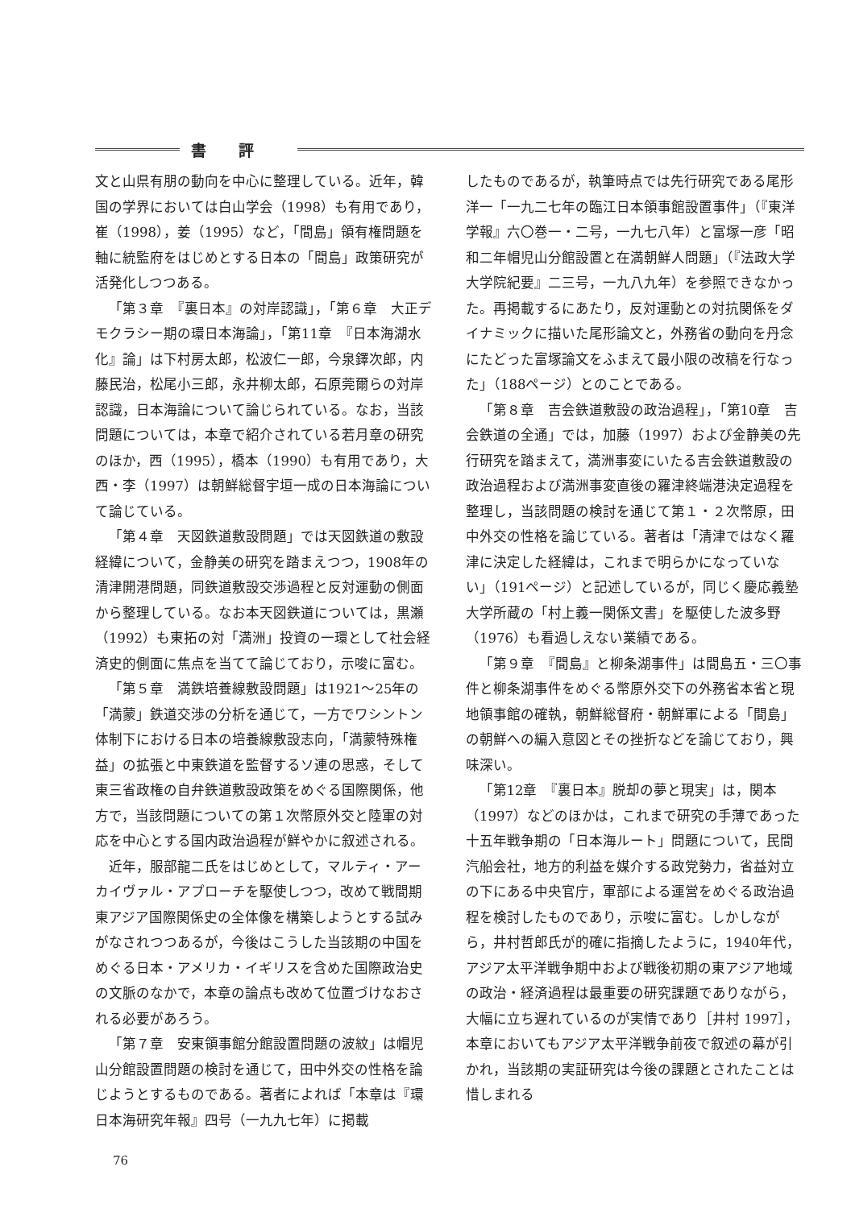書評
文と山県有朋の動向を中心に整理している。近年，韓国の学界においては白山学会（1998）も有用であり，崔（1998），姜（1995）など，「間島」領有権問題を軸に統監府をはじめとする日本の「間島」政策研究が活発化しつつある。
「第３章　『裏日本』の対岸認識」，「第６章　大正デモクラシー期の環日本海論」，「第11章　『日本海湖水化』論」は下村房太郎，松波仁一郎，今泉鐸次郎，内藤民治，松尾小三郎，永井柳太郎，石原莞爾らの対岸認識，日本海論について論じられている。なお，当該問題については，本章で紹介されている若月章の研究のほか，西（1995），橋本（1990）も有用であり，大西・李（1997）は朝鮮総督宇垣一成の日本海論について論じている。
「第４章　天図鉄道敷設問題」では天図鉄道の敷設経緯について，金静美の研究を踏まえつつ，1908年の清津開港問題，同鉄道敷設交渉過程と反対運動の側面から整理している。なお本天図鉄道については，黒瀬（1992）も東拓の対「満洲」投資の一環として社会経済史的側面に焦点を当てて論じており，示唆に富む。
「第５章　満鉄培養線敷設問題」は1921〜25年の「満蒙」鉄道交渉の分析を通じて，一方でワシントン体制下における日本の培養線敷設志向，「満蒙特殊権益」の拡張と中東鉄道を監督するソ連の思惑，そして東三省政権の自弁鉄道敷設政策をめぐる国際関係，他方で，当該問題についての第１次幣原外交と陸軍の対応を中心とする国内政治過程が鮮やかに叙述される。
近年，服部龍二氏をはじめとして，マルティ・アーカイヴァル・アプローチを駆使しつつ，改めて戦間期東アジア国際関係史の全体像を構築しようとする試みがなされつつあるが，今後はこうした当該期の中国をめぐる日本・アメリカ・イギリスを含めた国際政治史の文脈のなかで，本章の論点も改めて位置づけなおされる必要があろう。
「第７章　安東領事館分館設置問題の波紋」は帽児山分館設置問題の検討を通じて，田中外交の性格を論じようとするものである。著者によれば「本章は『環日本海研究年報』四号（一九九七年）に掲載
したものであるが，執筆時点では先行研究である尾形洋一「一九二七年の臨江日本領事館設置事件」（『東洋学報』六〇巻一・二号，一九七八年）と富塚一彦「昭和二年帽児山分館設置と在満朝鮮人問題」（『法政大学大学院紀要』二三号，一九八九年）を参照できなかった。再掲載するにあたり，反対運動との対抗関係をダイナミックに描いた尾形論文と，外務省の動向を丹念にたどった富塚論文をふまえて最小限の改稿を行なった」（188ページ）とのことである。
「第８章　吉会鉄道敷設の政治過程」，「第10章　吉会鉄道の全通」では，加藤（1997）および金静美の先行研究を踏まえて，満洲事変にいたる吉会鉄道敷設の政治過程および満洲事変直後の羅津終端港決定過程を整理し，当該問題の検討を通じて第１・２次幣原，田中外交の性格を論じている。著者は「清津ではなく羅津に決定した経緯は，これまで明らかになっていない」（191ページ）と記述しているが，同じく慶応義塾大学所蔵の「村上義一関係文書」を駆使した波多野（1976）も看過しえない業績である。
「第９章　『間島』と柳条湖事件」は間島五・三〇事件と柳条湖事件をめぐる幣原外交下の外務省本省と現地領事館の確執，朝鮮総督府・朝鮮軍による「間島」の朝鮮への編入意図とその挫折などを論じており，興味深い。
「第12章　『裏日本』脱却の夢と現実」は，関本（1997）などのほかは，これまで研究の手薄であった十五年戦争期の「日本海ルート」問題について，民間汽船会社，地方的利益を媒介する政党勢力，省益対立の下にある中央官庁，軍部による運営をめぐる政治過程を検討したものであり，示唆に富む。しかしながら，井村哲郎氏が的確に指摘したように，1940年代，アジア太平洋戦争期中および戦後初期の東アジア地域の政治・経済過程は最重要の研究課題でありながら，大幅に立ち遅れているのが実情であり［井村 1997］，本章においてもアジア太平洋戦争前夜で叙述の幕が引かれ，当該期の実証研究は今後の課題とされたことは惜しまれる
76